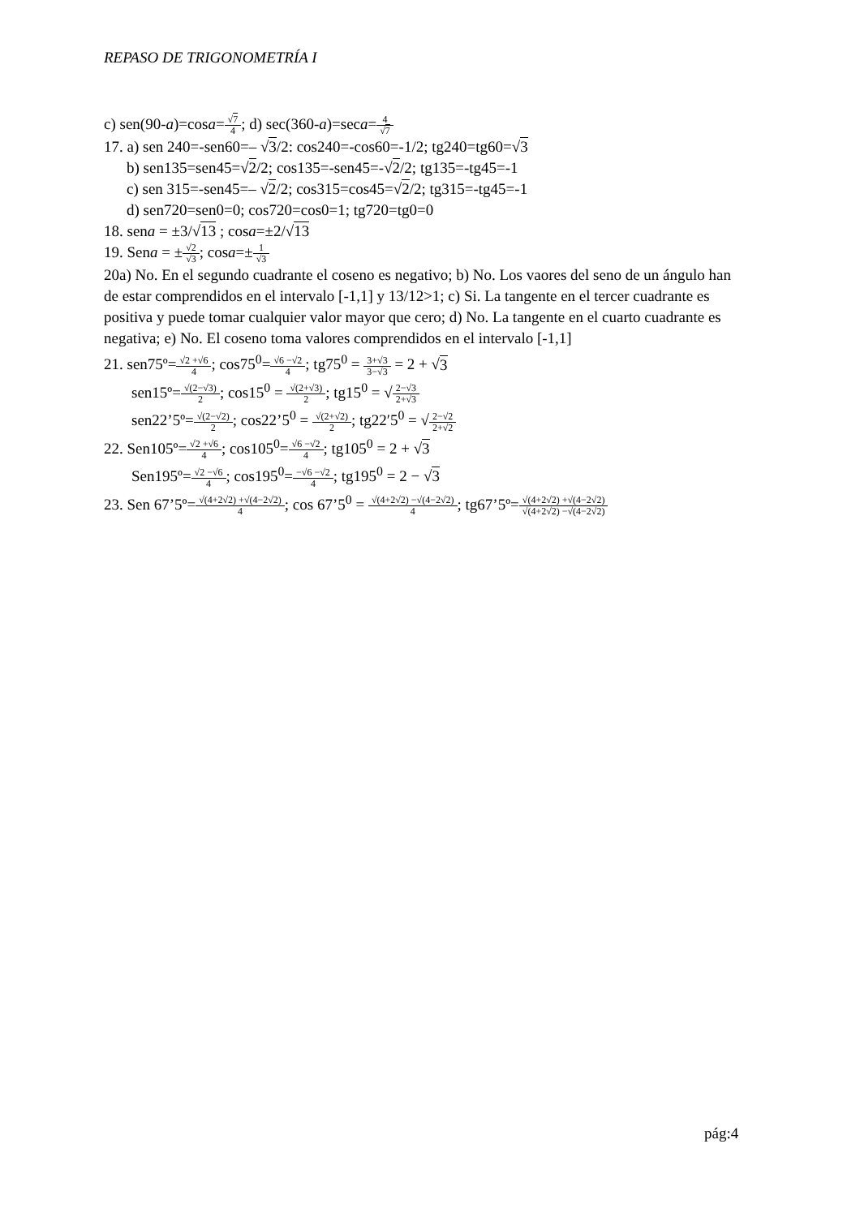REPASO DE TRIGONOMETRÍA I
c) sen(90-a)=cosa=√7 4; d) sec(360-a)=seca=4 √7
17. a) sen 240=-sen60=– √3/2: cos240=-cos60=-1/2; tg240=tg60=√3
b) sen135=sen45=√2/2; cos135=-sen45=-√2/2; tg135=-tg45=-1
c) sen 315=-sen45=– √2/2; cos315=cos45=√2/2; tg315=-tg45=-1
d) sen720=sen0=0; cos720=cos0=1; tg720=tg0=0
18. sena = ±3/√13 ; cosa=±2/√13
19. Sena = ±√2 √3; cosa=±1 √3
20a) No. En el segundo cuadrante el coseno es negativo; b) No. Los vaores del seno de un ángulo han de estar comprendidos en el intervalo [-1,1] y 13/12>1; c) Si. La tangente en el tercer cuadrante es positiva y puede tomar cualquier valor mayor que cero; d) No. La tangente en el cuarto cuadrante es negativa; e) No. El coseno toma valores comprendidos en el intervalo [-1,1]
21. sen75º=√2 +√6 4; cos75<sup>0</sup>=√6 −√2 4; tg75<sup>0</sup> = 3+√3 3−√3 = 2 + √3
sen15º=√(2−√3) 2; cos15<sup>0</sup> = √(2+√3) 2; tg15<sup>0</sup> = √2−√3 2+√3
sen22’5º=√(2−√2) 2; cos22’5<sup>0</sup> = √(2+√2) 2; tg22′5<sup>0</sup> = √2−√2 2+√2
22. Sen105º=√2 +√6 4; cos105<sup>0</sup>=√6 −√2 4; tg105<sup>0</sup> = 2 + √3
Sen195º=√2 −√6 4; cos195<sup>0</sup>=−√6 −√2 4; tg195<sup>0</sup> = 2 − √3
23. Sen 67’5º=√(4+2√2) +√(4−2√2) 4; cos 67’5<sup>0</sup> = √(4+2√2) −√(4−2√2) 4; tg67’5º=√(4+2√2) +√(4−2√2) √(4+2√2) −√(4−2√2)
pág:4